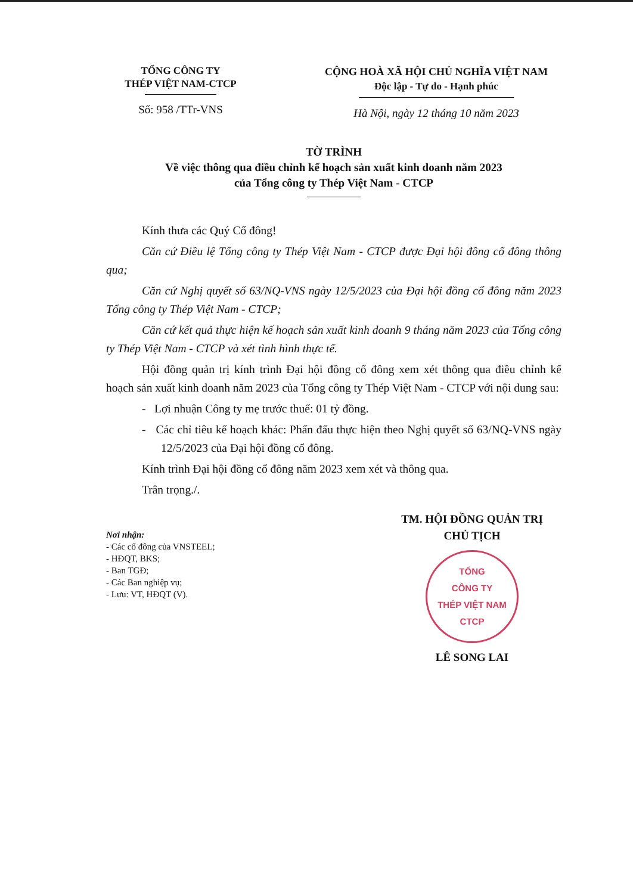TỔNG CÔNG TY
THÉP VIỆT NAM-CTCP
Số: 958 /TTr-VNS
CỘNG HOÀ XÃ HỘI CHỦ NGHĨA VIỆT NAM
Độc lập - Tự do - Hạnh phúc
Hà Nội, ngày 12 tháng 10 năm 2023
TỜ TRÌNH
Về việc thông qua điều chỉnh kế hoạch sản xuất kinh doanh năm 2023
của Tổng công ty Thép Việt Nam - CTCP
Kính thưa các Quý Cổ đông!
Căn cứ Điều lệ Tổng công ty Thép Việt Nam - CTCP được Đại hội đồng cổ đông thông qua;
Căn cứ Nghị quyết số 63/NQ-VNS ngày 12/5/2023 của Đại hội đồng cổ đông năm 2023 Tổng công ty Thép Việt Nam - CTCP;
Căn cứ kết quả thực hiện kế hoạch sản xuất kinh doanh 9 tháng năm 2023 của Tổng công ty Thép Việt Nam - CTCP và xét tình hình thực tế.
Hội đồng quản trị kính trình Đại hội đồng cổ đông xem xét thông qua điều chỉnh kế hoạch sản xuất kinh doanh năm 2023 của Tổng công ty Thép Việt Nam - CTCP với nội dung sau:
- Lợi nhuận Công ty mẹ trước thuế: 01 tỷ đồng.
- Các chỉ tiêu kế hoạch khác: Phấn đấu thực hiện theo Nghị quyết số 63/NQ-VNS ngày 12/5/2023 của Đại hội đồng cổ đông.
Kính trình Đại hội đồng cổ đông năm 2023 xem xét và thông qua.
Trân trọng./.
Nơi nhận:
- Các cổ đông của VNSTEEL;
- HĐQT, BKS;
- Ban TGĐ;
- Các Ban nghiệp vụ;
- Lưu: VT, HĐQT (V).
TM. HỘI ĐỒNG QUẢN TRỊ
CHỦ TỊCH
TỔNG
CÔNG TY
THÉP VIỆT NAM
CTCP
LÊ SONG LAI